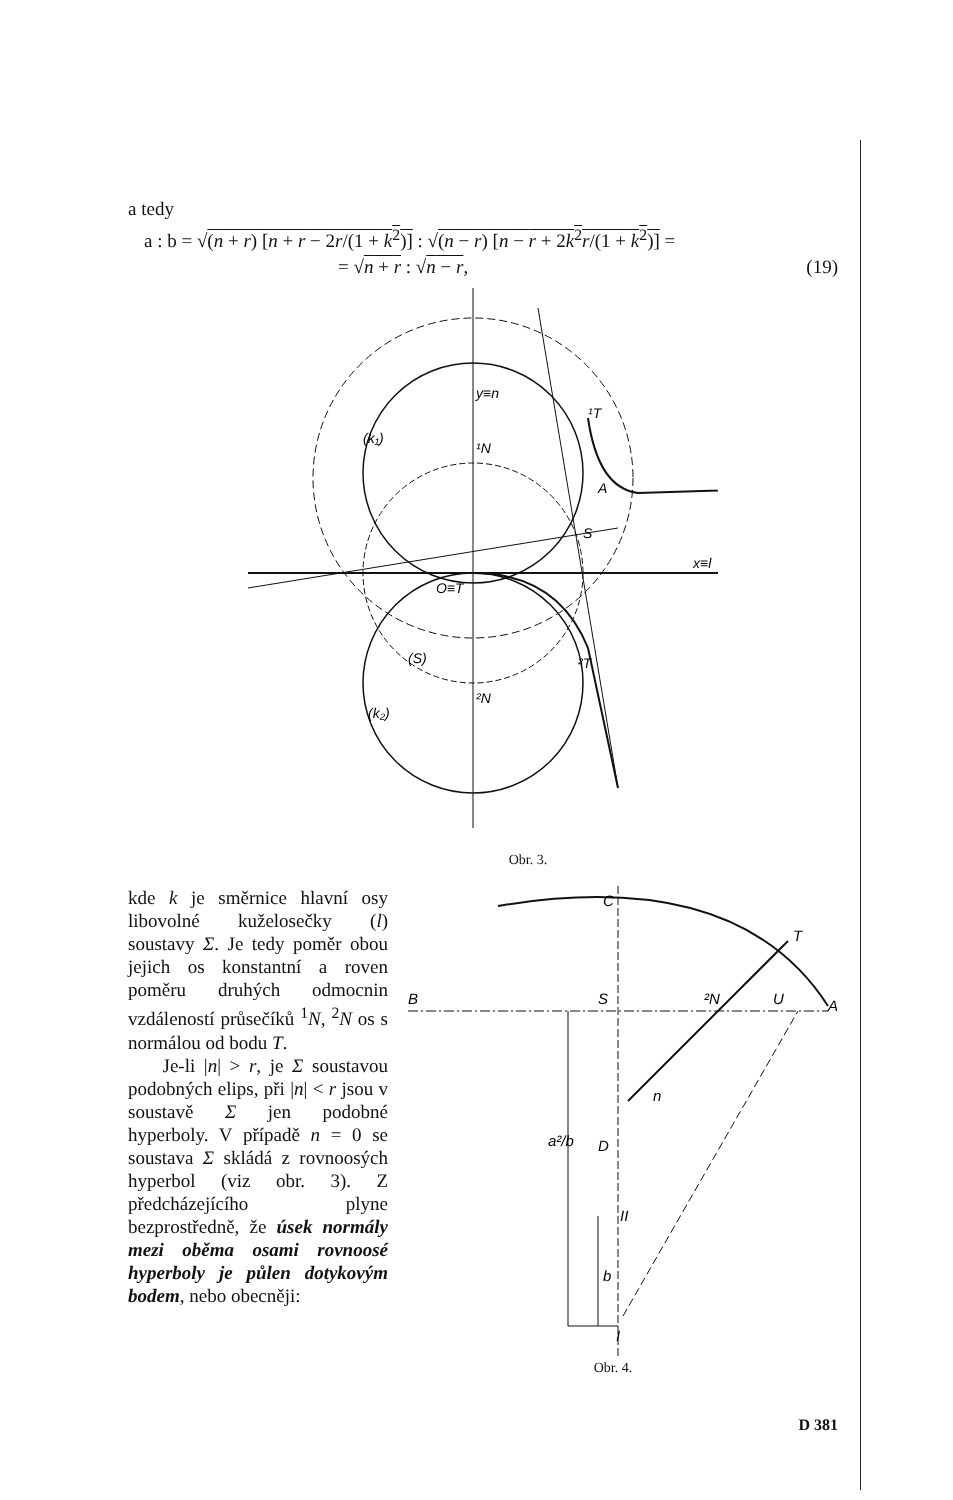a tedy
a : b = √(n + r) [n + r − 2r/(1 + k<sup>2</sup>)] : √(n − r) [n − r + 2k<sup>2</sup>r/(1 + k<sup>2</sup>)] =
= √n + r : √n − r, (19)
y≡n
(k₁)
¹N
¹T
A
S
x≡l
O≡T
(S)
²T
²N
(k₂)
Obr. 3.
kde k je směrnice hlavní osy libovolné kuželosečky (l) soustavy Σ. Je tedy poměr obou jejich os konstantní a roven poměru druhých odmocnin vzdáleností průsečíků <sup>1</sup>N, <sup>2</sup>N os s normálou od bodu T.
Je-li |n| > r, je Σ soustavou podobných elips, při |n| < r jsou v soustavě Σ jen podobné hyperboly. V případě n = 0 se soustava Σ skládá z rovnoosých hyperbol (viz obr. 3). Z předcházejícího plyne bezprostředně, že úsek normály mezi oběma osami rovnoosé hyperboly je půlen dotykovým bodem, nebo obecněji:
C
T
B
S
²N
U
A
n
a²/b
D
II
b
I
Obr. 4.
D 381